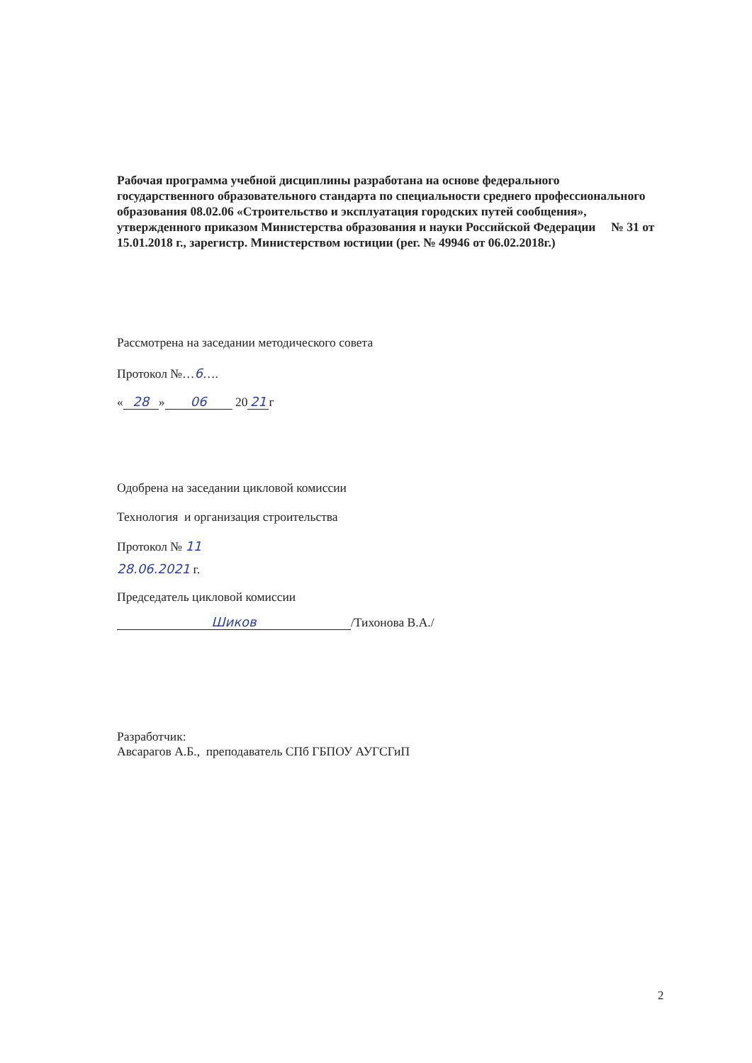Рабочая программа учебной дисциплины разработана на основе федерального государственного образовательного стандарта по специальности среднего профессионального образования 08.02.06 «Строительство и эксплуатация городских путей сообщения», утвержденного приказом Министерства образования и науки Российской Федерации № 31 от 15.01.2018 г., зарегистр. Министерством юстиции (рег. № 49946 от 06.02.2018г.)
Рассмотрена на заседании методического совета
Протокол №…6….
« 28 » 06 20 21 г
Одобрена на заседании цикловой комиссии
Технология и организация строительства
Протокол № 11
28.06.2021 г.
Председатель цикловой комиссии
Шиков /Тихонова В.А./
Разработчик:
Авсарагов А.Б., преподаватель СПб ГБПОУ АУГСГиП
2